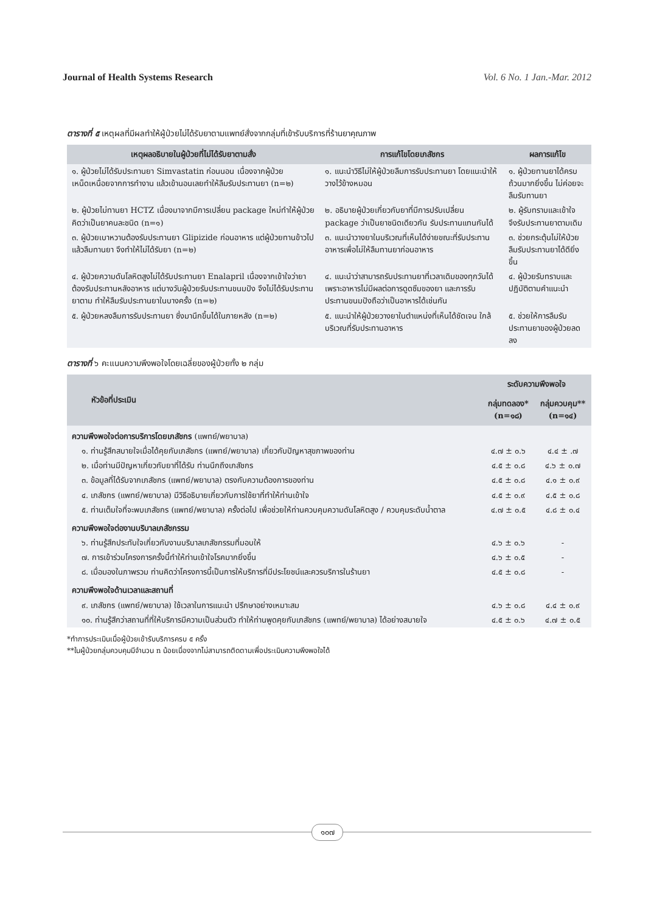Journal of Health Systems Research Vol. 6 No. 1 Jan.-Mar. 2012
ตารางที่ ๕ เหตุผลที่มีผลทำให้ผู้ป่วยไม่ได้รับยาตามแพทย์สั่งจากกลุ่มที่เข้ารับบริการที่ร้านยาคุณภาพ
| เหตุผลอธิบายในผู้ป่วยที่ไม่ได้รับยาตามสั่ง | การแก้ไขโดยเภสัชกร | ผลการแก้ไข |
| --- | --- | --- |
| ๑. ผู้ป่วยไม่ได้รับประทานยา Simvastatin ก่อนนอน เนื่องจากผู้ป่วยเหน็ดเหนื่อยจากการทำงาน แล้วเข้านอนเลยทำให้ลืมรับประทานยา (n=๒) | ๑. แนะนำวิธีไม่ให้ผู้ป่วยลืมการรับประทานยา โดยแนะนำให้วางไว้ข้างหมอน | ๑. ผู้ป่วยทานยาได้ครบถ้วนมากยิ่งขึ้น ไม่ค่อยจะลืมรับทานยา |
| ๒. ผู้ป่วยไม่ทานยา HCTZ เนื่องมาจากมีการเปลี่ยน package ใหม่ทำให้ผู้ป่วยคิดว่าเป็นยาคนละชนิด (n=๑) | ๒. อธิบายผู้ป่วยเกี่ยวกับยาที่มีการปรับเปลี่ยน package ว่าเป็นยาชนิดเดียวกัน รับประทานแทนกันได้ | ๒. ผู้รับทราบและเข้าใจ จึงรับประทานยาตามเดิม |
| ๓. ผู้ป่วยเบาหวานต้องรับประทานยา Glipizide ก่อนอาหาร แต่ผู้ป่วยทานข้าวไปแล้วลืมทานยา จึงทำให้ไม่ได้รับยา (n=๒) | ๓. แนะนำวางยาในบริเวณที่เห็นได้ง่ายขณะที่รับประทานอาหารเพื่อไม่ให้ลืมทานยาก่อนอาหาร | ๓. ช่วยกระตุ้นไม่ให้ป่วยลืมรับประทานยาได้ดียิ่งขึ้น |
| ๔. ผู้ป่วยความดันโลหิตสูงไม่ได้รับประทานยา Enalapril เนื่องจากเข้าใจว่ายาต้องรับประทานหลังอาหาร แต่บางวันผู้ป่วยรับประทานขนมปัง จึงไม่ได้รับประทานยาตาม ทำให้ลืมรับประทานยาในบางครั้ง (n=๒) | ๔. แนะนำว่าสามารถรับประทานยาที่เวลาเดิมของทุกวันได้ เพราะอาหารไม่มีผลต่อการดูดซึมของยา และการรับประทานขนมปังถือว่าเป็นอาหารได้เช่นกัน | ๔. ผู้ป่วยรับทราบและปฏิบัติตามคำแนะนำ |
| ๕. ผู้ป่วยหลงลืมการรับประทานยา ซึ่งมานึกขึ้นได้ในภายหลัง (n=๒) | ๕. แนะนำให้ผู้ป่วยวางยาในตำแหน่งที่เห็นได้ชัดเจน ใกล้บริเวณที่รับประทานอาหาร | ๕. ช่วยให้การลืมรับประทานยาของผู้ป่วยลดลง |
ตารางที่ ๖ คะแนนความพึงพอใจโดยเฉลี่ยของผู้ป่วยทั้ง ๒ กลุ่ม
| หัวข้อที่ประเมิน | ระดับความพึงพอใจ | |
| --- | --- | --- |
| | กลุ่มทดลอง* (n=๑๘) | กลุ่มควบคุม** (n=๑๔) |
| ความพึงพอใจต่อการบริการโดยเภสัชกร (แพทย์/พยาบาล) | | |
| ๑. ท่านรู้สึกสบายใจเมื่อได้คุยกับเภสัชกร (แพทย์/พยาบาล) เกี่ยวกับปัญหาสุขภาพของท่าน | ๔.๗ ± ๐.๖ | ๔.๔ ± .๗ |
| ๒. เมื่อท่านมีปัญหาเกี่ยวกับยาที่ได้รับ ท่านนึกถึงเภสัชกร | ๔.๕ ± ๐.๘ | ๔.๖ ± ๐.๗ |
| ๓. ข้อมูลที่ได้รับจากเภสัชกร (แพทย์/พยาบาล) ตรงกับความต้องการของท่าน | ๔.๕ ± ๐.๘ | ๔.๑ ± ๐.๙ |
| ๔. เภสัชกร (แพทย์/พยาบาล) มีวิธีอธิบายเกี่ยวกับการใช้ยาที่ทำให้ท่านเข้าใจ | ๔.๕ ± ๐.๙ | ๔.๕ ± ๐.๘ |
| ๕. ท่านเต็มใจที่จะพบเภสัชกร (แพทย์/พยาบาล) ครั้งต่อไป เพื่อช่วยให้ท่านควบคุมความดันโลหิตสูง / ควบคุมระดับน้ำตาล | ๔.๗ ± ๐.๕ | ๔.๘ ± ๐.๔ |
| ความพึงพอใจต่องานบริบาลเภสัชกรรม | | |
| ๖. ท่านรู้สึกประทับใจเกี่ยวกับงานบริบาลเภสัชกรรมที่มอบให้ | ๔.๖ ± ๐.๖ | - |
| ๗. การเข้าร่วมโครงการครั้งนี้ทำให้ท่านเข้าใจโรคมากยิ่งขึ้น | ๔.๖ ± ๐.๕ | - |
| ๘. เมื่อมองในภาพรวม ท่านคิดว่าโครงการนี้เป็นการให้บริการที่มีประโยชน์และควรบริการในร้านยา | ๔.๕ ± ๐.๘ | - |
| ความพึงพอใจด้านเวลาและสถานที่ | | |
| ๙. เภสัชกร (แพทย์/พยาบาล) ใช้เวลาในการแนะนำ ปรึกษาอย่างเหมาะสม | ๔.๖ ± ๐.๘ | ๔.๔ ± ๐.๙ |
| ๑๐. ท่านรู้สึกว่าสถานที่ที่ให้บริการมีความเป็นส่วนตัว ทำให้ท่านพูดคุยกับเภสัชกร (แพทย์/พยาบาล) ได้อย่างสบายใจ | ๔.๕ ± ๐.๖ | ๔.๗ ± ๐.๕ |
*ทำการประเมินเมื่อผู้ป่วยเข้ารับบริการครบ ๕ ครั้ง
**ในผู้ป่วยกลุ่มควบคุมมีจำนวน n น้อยเนื่องจากไม่สามารถติดตามเพื่อประเมินความพึงพอใจได้
๑๐๗